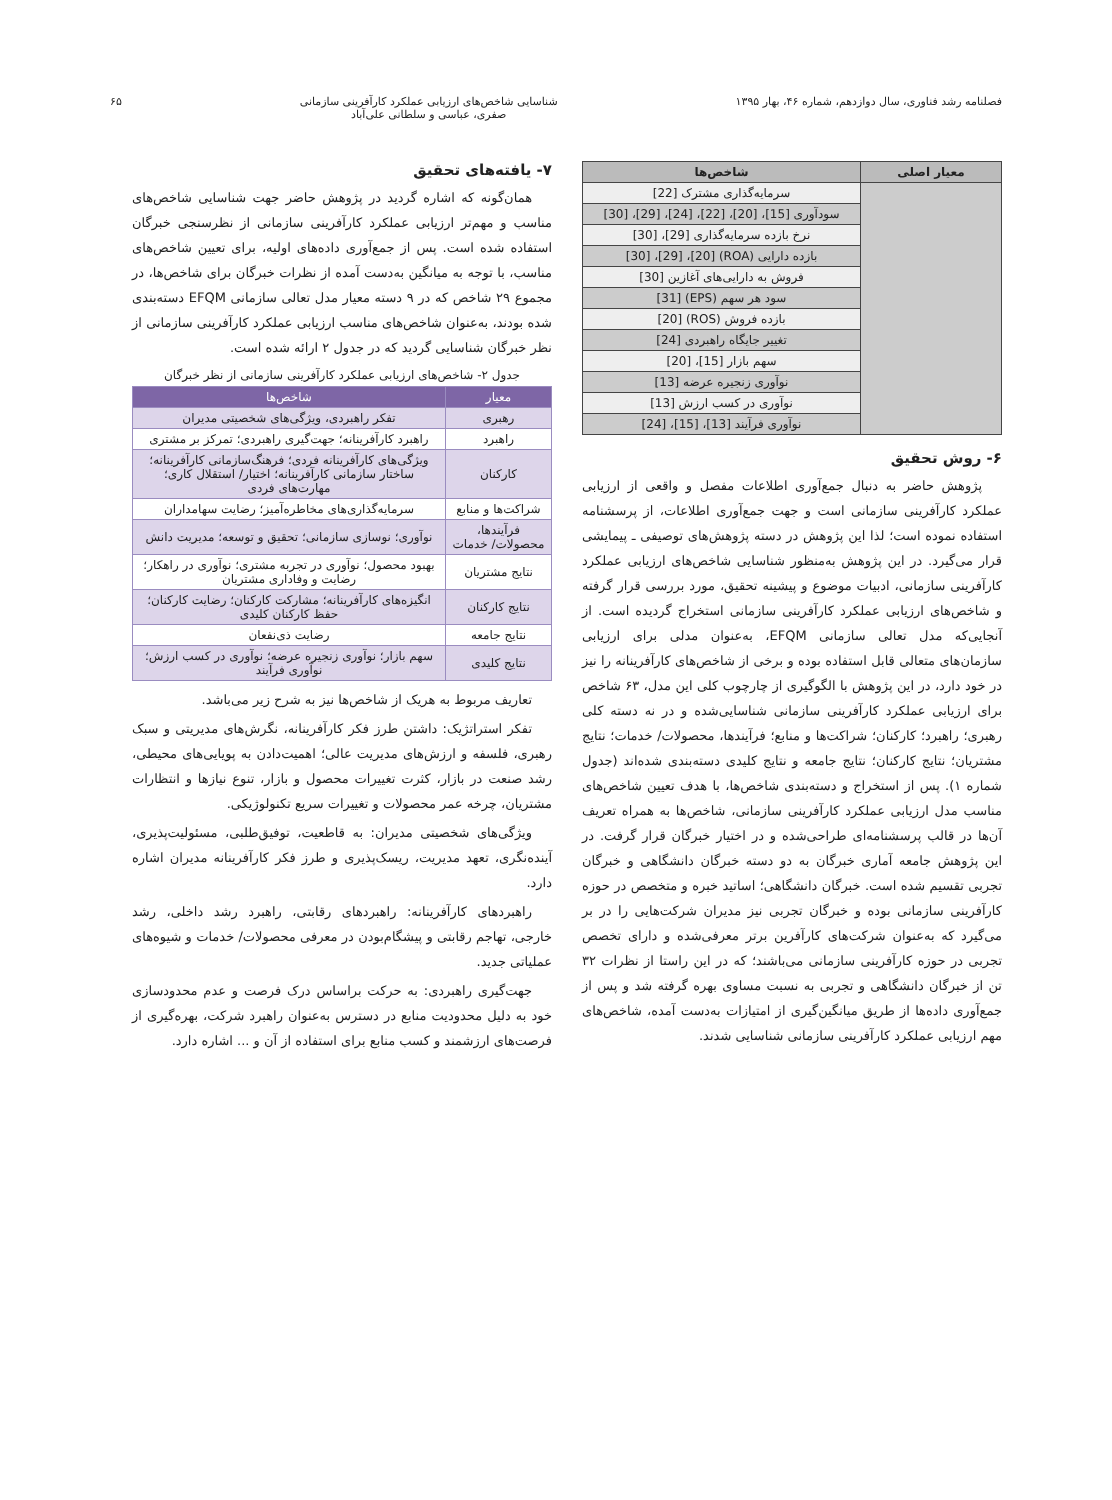فصلنامه رشد فناوری، سال دوازدهم، شماره ۴۶، بهار ۱۳۹۵
شناسایی شاخص‌های ارزیابی عملکرد کارآفرینی سازمانی
صفری، عباسی و سلطانی علی‌آباد
۶۵
| معیار اصلی | شاخص‌ها |
| --- | --- |
| | سرمایه‌گذاری مشترک [22] |
| | سودآوری [15]، [20]، [22]، [24]، [29]، [30] |
| | نرخ بازده سرمایه‌گذاری [29]، [30] |
| | بازده دارایی (ROA) [20]، [29]، [30] |
| | فروش به دارایی‌های آغازین [30] |
| | سود هر سهم (EPS) [31] |
| | بازده فروش (ROS) [20] |
| | تغییر جایگاه راهبردی [24] |
| | سهم بازار [15]، [20] |
| | نوآوری زنجیره عرضه [13] |
| | نوآوری در کسب ارزش [13] |
| | نوآوری فرآیند [13]، [15]، [24] |
۶- روش تحقیق
پژوهش حاضر به دنبال جمع‌آوری اطلاعات مفصل و واقعی از ارزیابی عملکرد کارآفرینی سازمانی است و جهت جمع‌آوری اطلاعات، از پرسشنامه استفاده نموده است؛ لذا این پژوهش در دسته پژوهش‌های توصیفی ـ پیمایشی قرار می‌گیرد. در این پژوهش به‌منظور شناسایی شاخص‌های ارزیابی عملکرد کارآفرینی سازمانی، ادبیات موضوع و پیشینه تحقیق، مورد بررسی قرار گرفته و شاخص‌های ارزیابی عملکرد کارآفرینی سازمانی استخراج گردیده است. از آنجایی‌که مدل تعالی سازمانی EFQM، به‌عنوان مدلی برای ارزیابی سازمان‌های متعالی قابل استفاده بوده و برخی از شاخص‌های کارآفرینانه را نیز در خود دارد، در این پژوهش با الگوگیری از چارچوب کلی این مدل، ۶۳ شاخص برای ارزیابی عملکرد کارآفرینی سازمانی شناسایی‌شده و در نه دسته کلی رهبری؛ راهبرد؛ کارکنان؛ شراکت‌ها و منابع؛ فرآیندها، محصولات/ خدمات؛ نتایج مشتریان؛ نتایج کارکنان؛ نتایج جامعه و نتایج کلیدی دسته‌بندی شده‌اند (جدول شماره ۱). پس از استخراج و دسته‌بندی شاخص‌ها، با هدف تعیین شاخص‌های مناسب مدل ارزیابی عملکرد کارآفرینی سازمانی، شاخص‌ها به همراه تعریف آن‌ها در قالب پرسشنامه‌ای طراحی‌شده و در اختیار خبرگان قرار گرفت. در این پژوهش جامعه آماری خبرگان به دو دسته خبرگان دانشگاهی و خبرگان تجربی تقسیم شده است. خبرگان دانشگاهی؛ اساتید خبره و متخصص در حوزه کارآفرینی سازمانی بوده و خبرگان تجربی نیز مدیران شرکت‌هایی را در بر می‌گیرد که به‌عنوان شرکت‌های کارآفرین برتر معرفی‌شده و دارای تخصص تجربی در حوزه کارآفرینی سازمانی می‌باشند؛ که در این راستا از نظرات ۳۲ تن از خبرگان دانشگاهی و تجربی به نسبت مساوی بهره گرفته شد و پس از جمع‌آوری داده‌ها از طریق میانگین‌گیری از امتیازات به‌دست آمده، شاخص‌های مهم ارزیابی عملکرد کارآفرینی سازمانی شناسایی شدند.
۷- یافته‌های تحقیق
همان‌گونه که اشاره گردید در پژوهش حاضر جهت شناسایی شاخص‌های مناسب و مهم‌تر ارزیابی عملکرد کارآفرینی سازمانی از نظرسنجی خبرگان استفاده شده است. پس از جمع‌آوری داده‌های اولیه، برای تعیین شاخص‌های مناسب، با توجه به میانگین به‌دست آمده از نظرات خبرگان برای شاخص‌ها، در مجموع ۲۹ شاخص که در ۹ دسته معیار مدل تعالی سازمانی EFQM دسته‌بندی شده بودند، به‌عنوان شاخص‌های مناسب ارزیابی عملکرد کارآفرینی سازمانی از نظر خبرگان شناسایی گردید که در جدول ۲ ارائه شده است.
جدول ۲- شاخص‌های ارزیابی عملکرد کارآفرینی سازمانی از نظر خبرگان
| معیار | شاخص‌ها |
| --- | --- |
| رهبری | تفکر راهبردی، ویژگی‌های شخصیتی مدیران |
| راهبرد | راهبرد کارآفرینانه؛ جهت‌گیری راهبردی؛ تمرکز بر مشتری |
| کارکنان | ویژگی‌های کارآفرینانه فردی؛ فرهنگ‌سازمانی کارآفرینانه؛ ساختار سازمانی کارآفرینانه؛ اختیار/ استقلال کاری؛ مهارت‌های فردی |
| شراکت‌ها و منابع | سرمایه‌گذاری‌های مخاطره‌آمیز؛ رضایت سهامداران |
| فرآیندها، محصولات/ خدمات | نوآوری؛ نوسازی سازمانی؛ تحقیق و توسعه؛ مدیریت دانش |
| نتایج مشتریان | بهبود محصول؛ نوآوری در تجربه مشتری؛ نوآوری در راهکار؛ رضایت و وفاداری مشتریان |
| نتایج کارکنان | انگیزه‌های کارآفرینانه؛ مشارکت کارکنان؛ رضایت کارکنان؛ حفظ کارکنان کلیدی |
| نتایج جامعه | رضایت ذی‌نفعان |
| نتایج کلیدی | سهم بازار؛ نوآوری زنجیره عرضه؛ نوآوری در کسب ارزش؛ نوآوری فرآیند |
تعاریف مربوط به هریک از شاخص‌ها نیز به شرح زیر می‌باشد.
تفکر استراتژیک: داشتن طرز فکر کارآفرینانه، نگرش‌های مدیریتی و سبک رهبری، فلسفه و ارزش‌های مدیریت عالی؛ اهمیت‌دادن به پویایی‌های محیطی، رشد صنعت در بازار، کثرت تغییرات محصول و بازار، تنوع نیازها و انتظارات مشتریان، چرخه عمر محصولات و تغییرات سریع تکنولوژیکی.
ویژگی‌های شخصیتی مدیران: به قاطعیت، توفیق‌طلبی، مسئولیت‌پذیری، آینده‌نگری، تعهد مدیریت، ریسک‌پذیری و طرز فکر کارآفرینانه مدیران اشاره دارد.
راهبردهای کارآفرینانه: راهبردهای رقابتی، راهبرد رشد داخلی، رشد خارجی، تهاجم رقابتی و پیشگام‌بودن در معرفی محصولات/ خدمات و شیوه‌های عملیاتی جدید.
جهت‌گیری راهبردی: به حرکت براساس درک فرصت و عدم محدودسازی خود به دلیل محدودیت منابع در دسترس به‌عنوان راهبرد شرکت، بهره‌گیری از فرصت‌های ارزشمند و کسب منابع برای استفاده از آن و ... اشاره دارد.